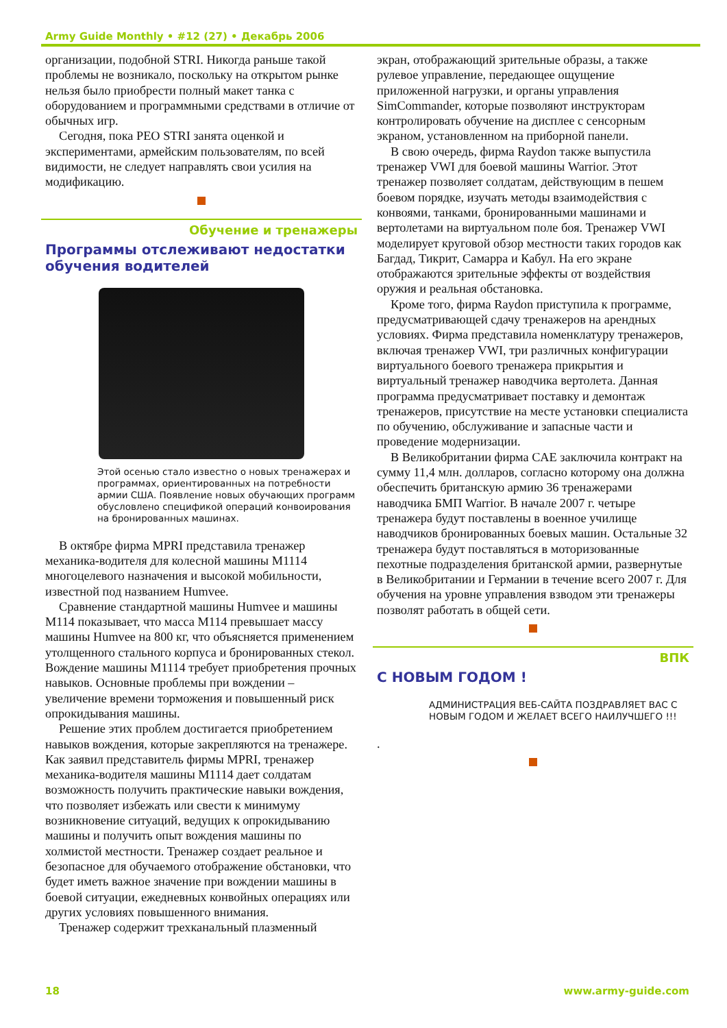Army Guide Monthly • #12 (27) • Декабрь 2006
организации, подобной STRI. Никогда раньше такой проблемы не возникало, поскольку на открытом рынке нельзя было приобрести полный макет танка с оборудованием и программными средствами в отличие от обычных игр.
Сегодня, пока PEO STRI занята оценкой и экспериментами, армейским пользователям, по всей видимости, не следует направлять свои усилия на модификацию.
Обучение и тренажеры
Программы отслеживают недостатки обучения водителей
Этой осенью стало известно о новых тренажерах и программах, ориентированных на потребности армии США. Появление новых обучающих программ обусловлено спецификой операций конвоирования на бронированных машинах.
В октябре фирма MPRI представила тренажер механика-водителя для колесной машины M1114 многоцелевого назначения и высокой мобильности, известной под названием Humvee.
Сравнение стандартной машины Humvee и машины M114 показывает, что масса M114 превышает массу машины Humvee на 800 кг, что объясняется применением утолщенного стального корпуса и бронированных стекол. Вождение машины M1114 требует приобретения прочных навыков. Основные проблемы при вождении – увеличение времени торможения и повышенный риск опрокидывания машины.
Решение этих проблем достигается приобретением навыков вождения, которые закрепляются на тренажере. Как заявил представитель фирмы MPRI, тренажер механика-водителя машины M1114 дает солдатам возможность получить практические навыки вождения, что позволяет избежать или свести к минимуму возникновение ситуаций, ведущих к опрокидыванию машины и получить опыт вождения машины по холмистой местности. Тренажер создает реальное и безопасное для обучаемого отображение обстановки, что будет иметь важное значение при вождении машины в боевой ситуации, ежедневных конвойных операциях или других условиях повышенного внимания.
Тренажер содержит трехканальный плазменный
экран, отображающий зрительные образы, а также рулевое управление, передающее ощущение приложенной нагрузки, и органы управления SimCommander, которые позволяют инструкторам контролировать обучение на дисплее с сенсорным экраном, установленном на приборной панели.
В свою очередь, фирма Raydon также выпустила тренажер VWI для боевой машины Warrior. Этот тренажер позволяет солдатам, действующим в пешем боевом порядке, изучать методы взаимодействия с конвоями, танками, бронированными машинами и вертолетами на виртуальном поле боя. Тренажер VWI моделирует круговой обзор местности таких городов как Багдад, Тикрит, Самарра и Кабул. На его экране отображаются зрительные эффекты от воздействия оружия и реальная обстановка.
Кроме того, фирма Raydon приступила к программе, предусматривающей сдачу тренажеров на арендных условиях. Фирма представила номенклатуру тренажеров, включая тренажер VWI, три различных конфигурации виртуального боевого тренажера прикрытия и виртуальный тренажер наводчика вертолета. Данная программа предусматривает поставку и демонтаж тренажеров, присутствие на месте установки специалиста по обучению, обслуживание и запасные части и проведение модернизации.
В Великобритании фирма CAE заключила контракт на сумму 11,4 млн. долларов, согласно которому она должна обеспечить британскую армию 36 тренажерами наводчика БМП Warrior. В начале 2007 г. четыре тренажера будут поставлены в военное училище наводчиков бронированных боевых машин. Остальные 32 тренажера будут поставляться в моторизованные пехотные подразделения британской армии, развернутые в Великобритании и Германии в течение всего 2007 г. Для обучения на уровне управления взводом эти тренажеры позволят работать в общей сети.
ВПК
С НОВЫМ ГОДОМ !
АДМИНИСТРАЦИЯ ВЕБ-САЙТА ПОЗДРАВЛЯЕТ ВАС С НОВЫМ ГОДОМ И ЖЕЛАЕТ ВСЕГО НАИЛУЧШЕГО !!!
.
18 www.army-guide.com